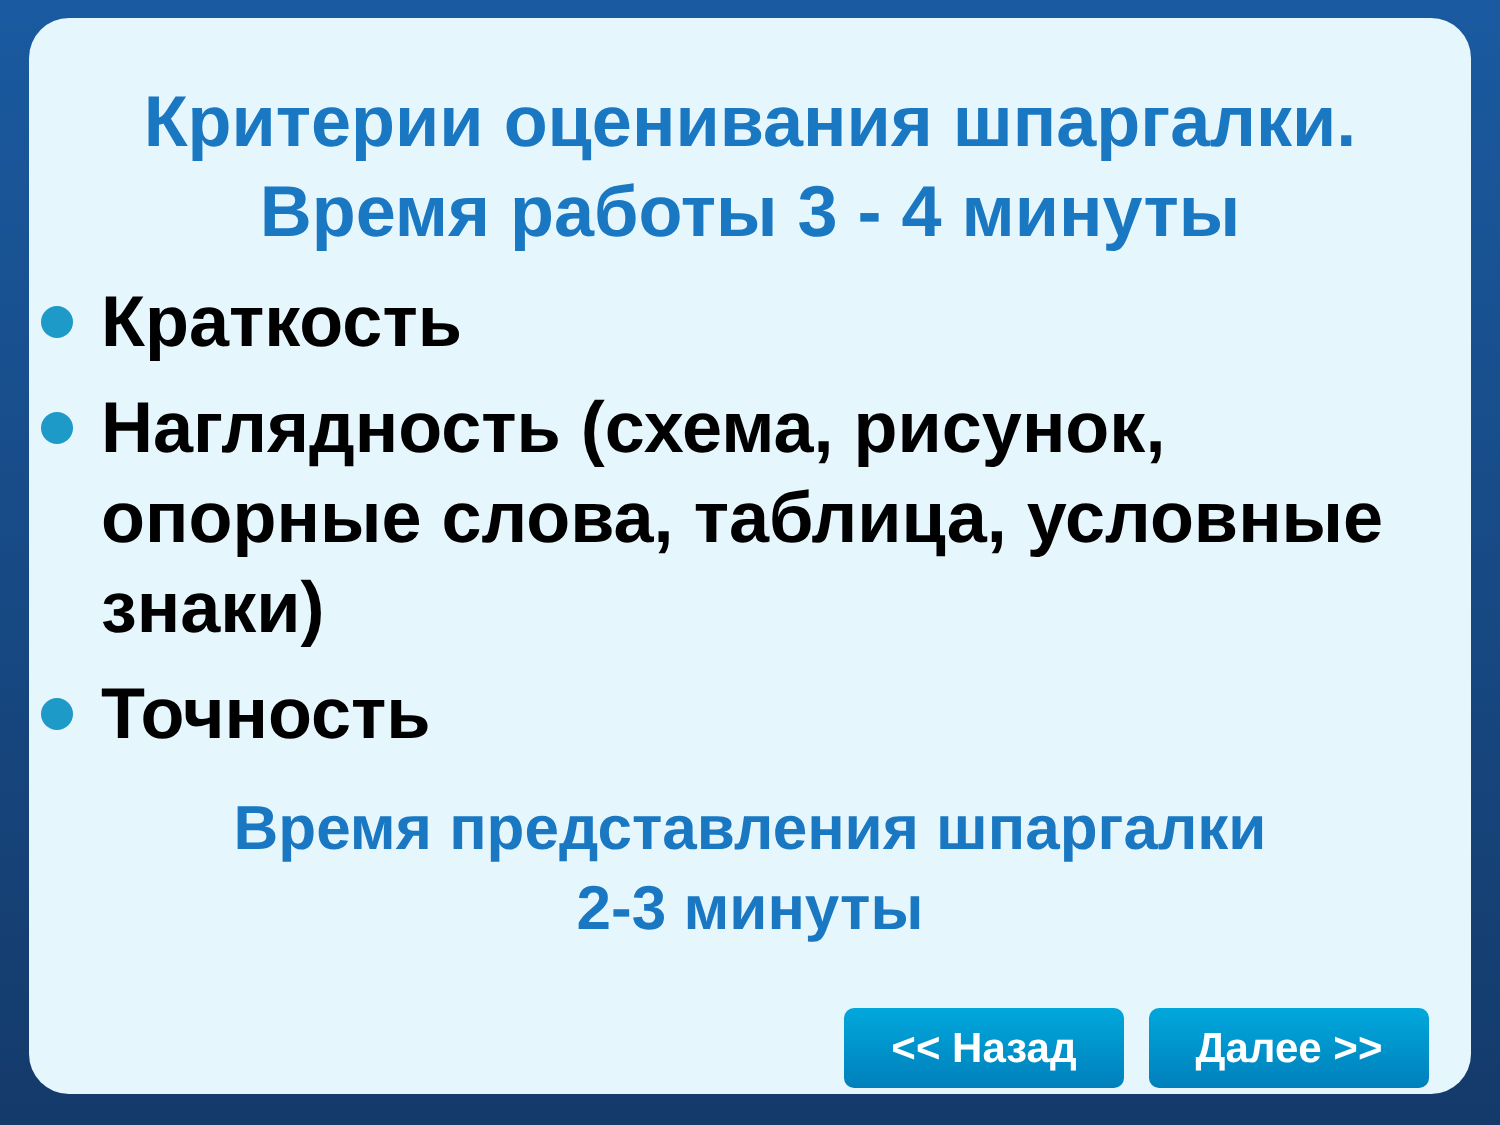Критерии оценивания шпаргалки.
Время работы 3 - 4 минуты
Краткость
Наглядность (схема, рисунок, опорные слова, таблица, условные знаки)
Точность
Время представления шпаргалки
2-3 минуты
<< Назад Далее >>